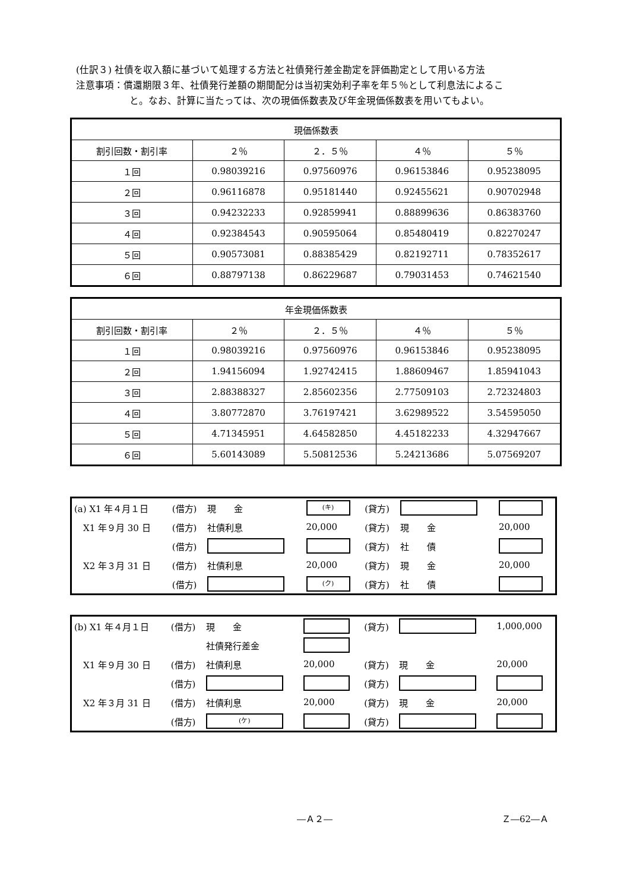(仕訳３) 社債を収入額に基づいて処理する方法と社債発行差金勘定を評価勘定として用いる方法
注意事項：償還期限３年、社債発行差額の期間配分は当初実効利子率を年５％として利息法によるこ
と。なお、計算に当たっては、次の現価係数表及び年金現価係数表を用いてもよい。
| 現価係数表 | | | | |
| --- | --- | --- | --- | --- |
| 割引回数・割引率 | ２％ | ２．５％ | ４％ | ５％ |
| １回 | 0.98039216 | 0.97560976 | 0.96153846 | 0.95238095 |
| ２回 | 0.96116878 | 0.95181440 | 0.92455621 | 0.90702948 |
| ３回 | 0.94232233 | 0.92859941 | 0.88899636 | 0.86383760 |
| ４回 | 0.92384543 | 0.90595064 | 0.85480419 | 0.82270247 |
| ５回 | 0.90573081 | 0.88385429 | 0.82192711 | 0.78352617 |
| ６回 | 0.88797138 | 0.86229687 | 0.79031453 | 0.74621540 |
| 年金現価係数表 | | | | |
| --- | --- | --- | --- | --- |
| 割引回数・割引率 | ２％ | ２．５％ | ４％ | ５％ |
| １回 | 0.98039216 | 0.97560976 | 0.96153846 | 0.95238095 |
| ２回 | 1.94156094 | 1.92742415 | 1.88609467 | 1.85941043 |
| ３回 | 2.88388327 | 2.85602356 | 2.77509103 | 2.72324803 |
| ４回 | 3.80772870 | 3.76197421 | 3.62989522 | 3.54595050 |
| ５回 | 4.71345951 | 4.64582850 | 4.45182233 | 4.32947667 |
| ６回 | 5.60143089 | 5.50812536 | 5.24213686 | 5.07569207 |
| (a) X1 年４月１日 | (借方) | 現 金 | (キ) | (貸方) | | |
| X1 年９月 30 日 | (借方) | 社債利息 | 20,000 | (貸方) | 現 金 | 20,000 |
| | (借方) | | | (貸方) | 社 債 | |
| X2 年３月 31 日 | (借方) | 社債利息 | 20,000 | (貸方) | 現 金 | 20,000 |
| | (借方) | | (ク) | (貸方) | 社 債 | |
| (b) X1 年４月１日 | (借方) | 現 金 | | (貸方) | | 1,000,000 |
| | | 社債発行差金 | | | | |
| X1 年９月 30 日 | (借方) | 社債利息 | 20,000 | (貸方) | 現 金 | 20,000 |
| | (借方) | | | (貸方) | | |
| X2 年３月 31 日 | (借方) | 社債利息 | 20,000 | (貸方) | 現 金 | 20,000 |
| | (借方) | (ケ) | | (貸方) | | |
―Ａ２― Ｚ―62―Ａ